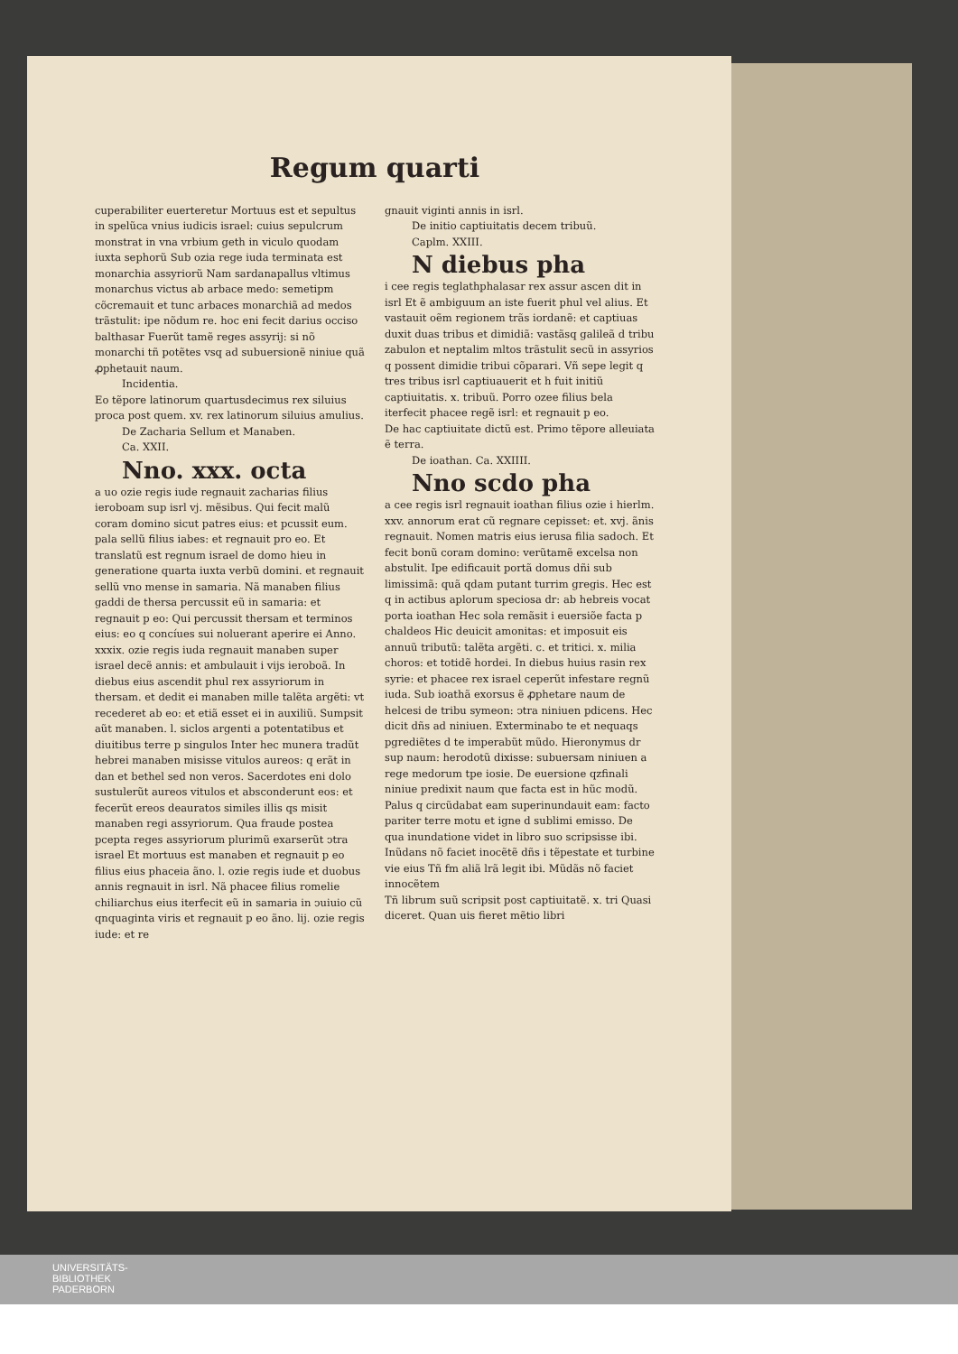Regum quarti
cuperabiliter euerteretur Mortuus est et sepultus in spelũca vnius iudicis israel: cuius sepulcrum monstrat in vna vrbium geth in viculo quodam iuxta sephorũ Sub ozia rege iuda terminata est monarchia assyriorũ Nam sardanapallus vltimus monarchus victus ab arbace medo: semetipm cõcremauit et tunc arbaces monarchiã ad medos trãstulit: ipe nõdum re. hoc eni fecit darius occiso balthasar Fuerũt tamẽ reges assyrij: si nõ monarchi tñ potẽtes vsq ad subuersionẽ niniue quã ꝓphetauit naum.
Incidentia.
Eo tẽpore latinorum quartusdecimus rex siluius proca post quem. xv. rex latinorum siluius amulius.
De Zacharia Sellum et Manaben.
Ca. XXII.
Nno. xxx. octa
a uo ozie regis iude regnauit zacharias filius ieroboam sup isrl vj. mẽsibus. Qui fecit malũ coram domino sicut patres eius: et pcussit eum. pala sellũ filius iabes: et regnauit pro eo. Et translatũ est regnum israel de domo hieu in generatione quarta iuxta verbũ domini. et regnauit sellũ vno mense in samaria. Nã manaben filius gaddi de thersa percussit eũ in samaria: et regnauit p eo: Qui percussit thersam et terminos eius: eo q concíues sui noluerant aperire ei Anno. xxxix. ozie regis iuda regnauit manaben super israel decẽ annis: et ambulauit i vijs ieroboã. In diebus eius ascendit phul rex assyriorum in thersam. et dedit ei manaben mille talẽta argẽti: vt recederet ab eo: et etiã esset ei in auxiliũ. Sumpsit aũt manaben. l. siclos argenti a potentatibus et diuitibus terre p singulos Inter hec munera tradũt hebrei manaben misisse vitulos aureos: q erãt in dan et bethel sed non veros. Sacerdotes eni dolo sustulerũt aureos vitulos et absconderunt eos: et fecerũt ereos deauratos similes illis qs misit manaben regi assyriorum. Qua fraude postea pcepta reges assyriorum plurimũ exarserũt ↄtra israel Et mortuus est manaben et regnauit p eo filius eius phaceia ãno. l. ozie regis iude et duobus annis regnauit in isrl. Nã phacee filius romelie chiliarchus eius iterfecit eũ in samaria in ↄuiuio cũ qnquaginta viris et regnauit p eo ãno. lij. ozie regis iude: et re
gnauit viginti annis in isrl.
De initio captiuitatis decem tribuũ.
Caplm. XXIII.
N diebus pha
i cee regis teglathphalasar rex assur ascen dit in isrl Et ẽ ambiguum an iste fuerit phul vel alius. Et vastauit oẽm regionem trãs iordanẽ: et captiuas duxit duas tribus et dimidiã: vastãsq galileã d tribu zabulon et neptalim mltos trãstulit secũ in assyrios q possent dimidie tribui cõparari. Vñ sepe legit q tres tribus isrl captiuauerit et h fuit initiũ captiuitatis. x. tribuũ. Porro ozee filius bela iterfecit phacee regẽ isrl: et regnauit p eo.
De hac captiuitate dictũ est. Primo tẽpore alleuiata ẽ terra.
De ioathan. Ca. XXIIII.
Nno scdo pha
a cee regis isrl regnauit ioathan filius ozie i hierlm. xxv. annorum erat cũ regnare cepisset: et. xvj. ãnis regnauit. Nomen matris eius ierusa filia sadoch. Et fecit bonũ coram domino: verũtamẽ excelsa non abstulit. Ipe edificauit portã domus dñi sub limissimã: quã qdam putant turrim gregis. Hec est q in actibus aplorum speciosa dr: ab hebreis vocat porta ioathan Hec sola remãsit i euersiõe facta p chaldeos Hic deuicit amonitas: et imposuit eis annuũ tributũ: talẽta argẽti. c. et tritici. x. milia choros: et totidẽ hordei. In diebus huius rasin rex syrie: et phacee rex israel ceperũt infestare regnũ iuda. Sub ioathã exorsus ẽ ꝓphetare naum de helcesi de tribu symeon: ↄtra niniuen pdicens. Hec dicit dñs ad niniuen. Exterminabo te et nequaqs pgrediẽtes d te imperabũt mũdo. Hieronymus dr sup naum: herodotũ dixisse: subuersam niniuen a rege medorum tpe iosie. De euersione qzfinali niniue predixit naum que facta est in hũc modũ. Palus q circũdabat eam superinundauit eam: facto pariter terre motu et igne d sublimi emisso. De qua inundatione videt in libro suo scripsisse ibi. Inũdans nõ faciet inocẽtẽ dñs i tẽpestate et turbine vie eius Tñ fm aliã lrã legit ibi. Mũdãs nõ faciet innocẽtem
Tñ librum suũ scripsit post captiuitatẽ. x. tri Quasi diceret. Quan uis fieret mẽtio libri
UNIVERSITÄTS-
BIBLIOTHEK
PADERBORN